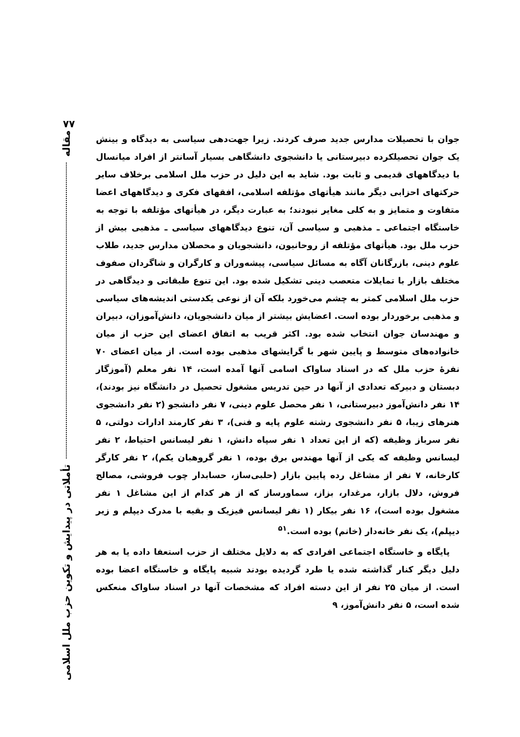۷۷
مقاله
تأملاتی در پیدایش و تکوین حزب ملل اسلامی
جوان با تحصیلات مدارس جدید صرف کردند. زیرا جهت‌دهی سیاسی به دیدگاه و بینش یک جوان تحصیلکرده دبیرستانی یا دانشجوی دانشگاهی بسیار آسانتر از افراد میانسال با دیدگاههای قدیمی و ثابت بود. شاید به این دلیل در حزب ملل اسلامی برخلاف سایر حرکتهای احزابی دیگر مانند هیأتهای مؤتلفه اسلامی، افقهای فکری و دیدگاههای اعضا متفاوت و متمایز و به کلی مغایر نبودند؛ به عبارت دیگر، در هیأتهای مؤتلفه با توجه به خاستگاه اجتماعی ـ مذهبی و سیاسی آن، تنوع دیدگاههای سیاسی ـ مذهبی بیش از حزب ملل بود. هیأتهای مؤتلفه از روحانیون، دانشجویان و محصلان مدارس جدید، طلاب علوم دینی، بازرگانان آگاه به مسائل سیاسی، پیشه‌وران و کارگران و شاگردان صفوف مختلف بازار با تمایلات متعصب دینی تشکیل شده بود. این تنوع طبقاتی و دیدگاهی در حزب ملل اسلامی کمتر به چشم می‌خورد بلکه آن از نوعی یکدستی اندیشه‌های سیاسی و مذهبی برخوردار بوده است. اعضایش بیشتر از میان دانشجویان، دانش‌آموزان، دبیران و مهندسان جوان انتخاب شده بود. اکثر قریب به اتفاق اعضای این حزب از میان خانواده‌های متوسط و پایین شهر با گرایشهای مذهبی بوده است. از میان اعضای ۷۰ نفرهٔ حزب ملل که در اسناد ساواک اسامی آنها آمده است، ۱۴ نفر معلم (آموزگار دبستان و دبیرکه تعدادی از آنها در حین تدریس مشغول تحصیل در دانشگاه نیز بودند)، ۱۴ نفر دانش‌آموز دبیرستانی، ۱ نفر محصل علوم دینی، ۷ نفر دانشجو (۲ نفر دانشجوی هنرهای زیبا، ۵ نفر دانشجوی رشته علوم پایه و فنی)، ۳ نفر کارمند ادارات دولتی، ۵ نفر سرباز وظیفه (که از این تعداد ۱ نفر سپاه دانش، ۱ نفر لیسانس احتیاط، ۲ نفر لیسانس وظیفه که یکی از آنها مهندس برق بوده، ۱ نفر گروهبان یکم)، ۲ نفر کارگر کارخانه، ۷ نفر از مشاغل رده پایین بازار (حلبی‌ساز، حسابدار چوب فروشی، مصالح فروش، دلال بازار، مرغدار، بزاز، سماورساز که از هر کدام از این مشاغل ۱ نفر مشغول بوده است)، ۱۶ نفر بیکار (۱ نفر لیسانس فیزیک و بقیه با مدرک دیپلم و زیر دیپلم)، یک نفر خانه‌دار (خانم) بوده است.<sup>۵۱</sup>
پایگاه و خاستگاه اجتماعی افرادی که به دلایل مختلف از حزب استعفا داده یا به هر دلیل دیگر کنار گذاشته شده یا طرد گردیده بودند شبیه پایگاه و خاستگاه اعضا بوده است. از میان ۲۵ نفر از این دسته افراد که مشخصات آنها در اسناد ساواک منعکس شده است، ۵ نفر دانش‌آموز، ۹